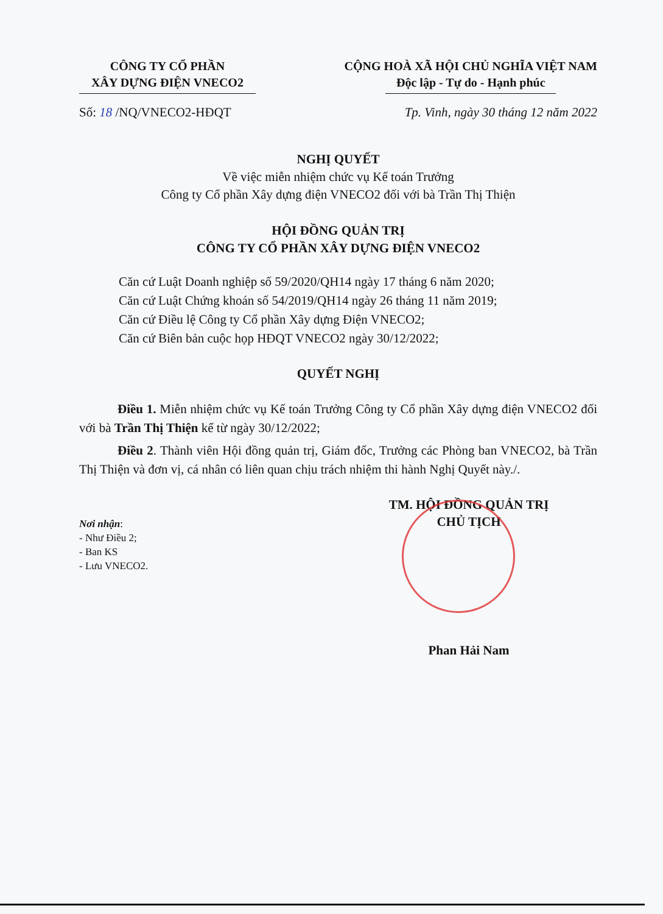CÔNG TY CỔ PHẦN
XÂY DỰNG ĐIỆN VNECO2
CỘNG HOÀ XÃ HỘI CHỦ NGHĨA VIỆT NAM
Độc lập - Tự do - Hạnh phúc
Số: 18 /NQ/VNECO2-HĐQT Tp. Vinh, ngày 30 tháng 12 năm 2022
NGHỊ QUYẾT
Về việc miễn nhiệm chức vụ Kế toán Trưởng
Công ty Cổ phần Xây dựng điện VNECO2 đối với bà Trần Thị Thiện
HỘI ĐỒNG QUẢN TRỊ
CÔNG TY CỔ PHẦN XÂY DỰNG ĐIỆN VNECO2
Căn cứ Luật Doanh nghiệp số 59/2020/QH14 ngày 17 tháng 6 năm 2020;
Căn cứ Luật Chứng khoán số 54/2019/QH14 ngày 26 tháng 11 năm 2019;
Căn cứ Điều lệ Công ty Cổ phần Xây dựng Điện VNECO2;
Căn cứ Biên bản cuộc họp HĐQT VNECO2 ngày 30/12/2022;
QUYẾT NGHỊ
Điều 1. Miễn nhiệm chức vụ Kế toán Trưởng Công ty Cổ phần Xây dựng điện VNECO2 đối với bà Trần Thị Thiện kể từ ngày 30/12/2022;
Điều 2. Thành viên Hội đồng quản trị, Giám đốc, Trưởng các Phòng ban VNECO2, bà Trần Thị Thiện và đơn vị, cá nhân có liên quan chịu trách nhiệm thi hành Nghị Quyết này./.
TM. HỘI ĐỒNG QUẢN TRỊ
CHỦ TỊCH
Nơi nhận:
- Như Điều 2;
- Ban KS
- Lưu VNECO2.
Phan Hải Nam